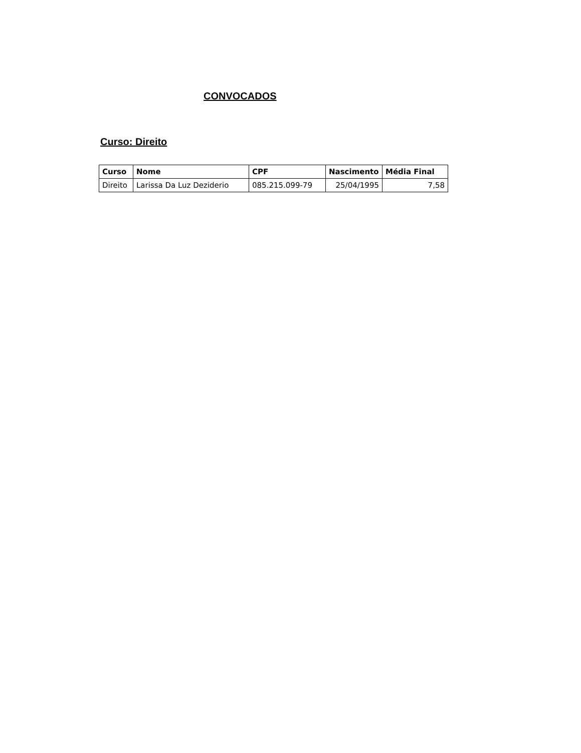CONVOCADOS
Curso: Direito
| Curso | Nome | CPF | Nascimento | Média Final |
| --- | --- | --- | --- | --- |
| Direito | Larissa Da Luz Deziderio | 085.215.099-79 | 25/04/1995 | 7,58 |